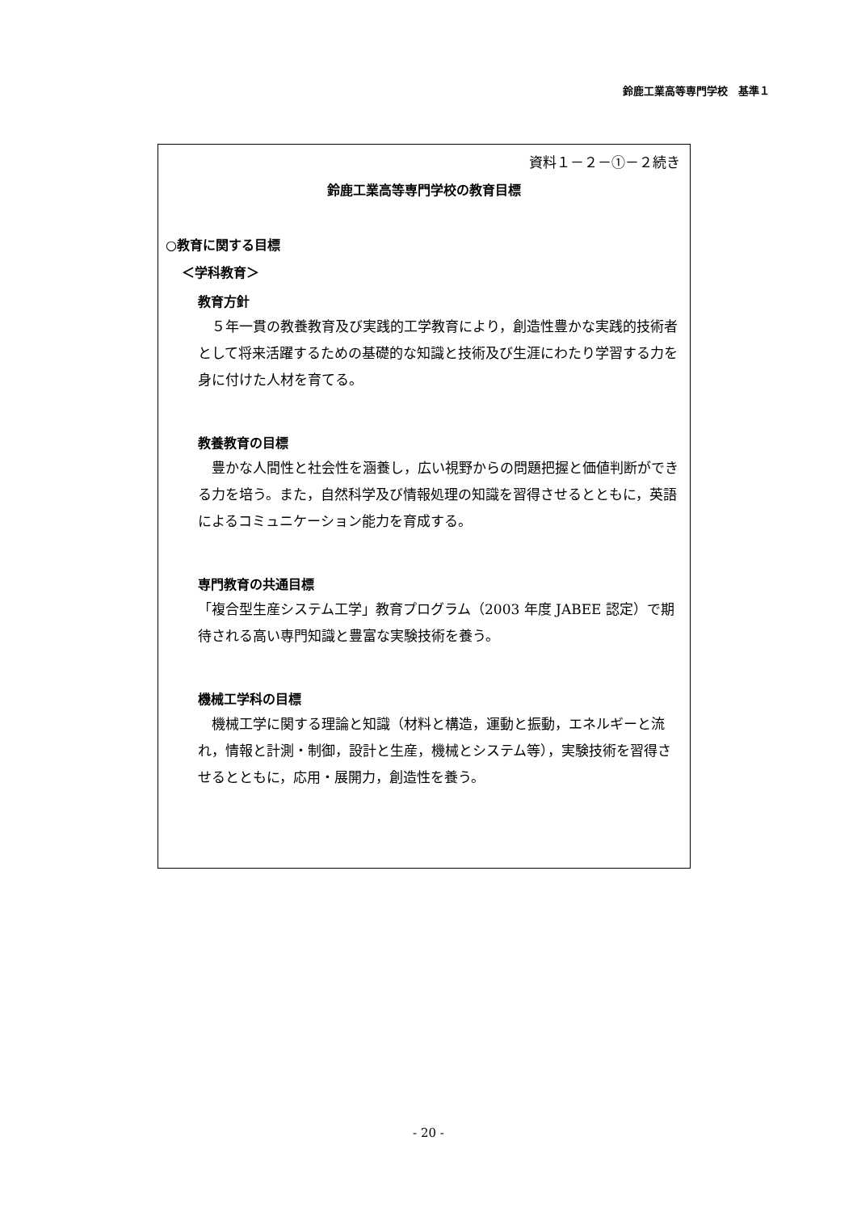鈴鹿工業高等専門学校　基準１
資料１－２－①－２続き
鈴鹿工業高等専門学校の教育目標
○教育に関する目標
＜学科教育＞
教育方針
　５年一貫の教養教育及び実践的工学教育により，創造性豊かな実践的技術者として将来活躍するための基礎的な知識と技術及び生涯にわたり学習する力を身に付けた人材を育てる。
教養教育の目標
　豊かな人間性と社会性を涵養し，広い視野からの問題把握と価値判断ができる力を培う。また，自然科学及び情報処理の知識を習得させるとともに，英語によるコミュニケーション能力を育成する。
専門教育の共通目標
「複合型生産システム工学」教育プログラム（2003 年度 JABEE 認定）で期待される高い専門知識と豊富な実験技術を養う。
機械工学科の目標
　機械工学に関する理論と知識（材料と構造，運動と振動，エネルギーと流れ，情報と計測・制御，設計と生産，機械とシステム等），実験技術を習得させるとともに，応用・展開力，創造性を養う。
- 20 -